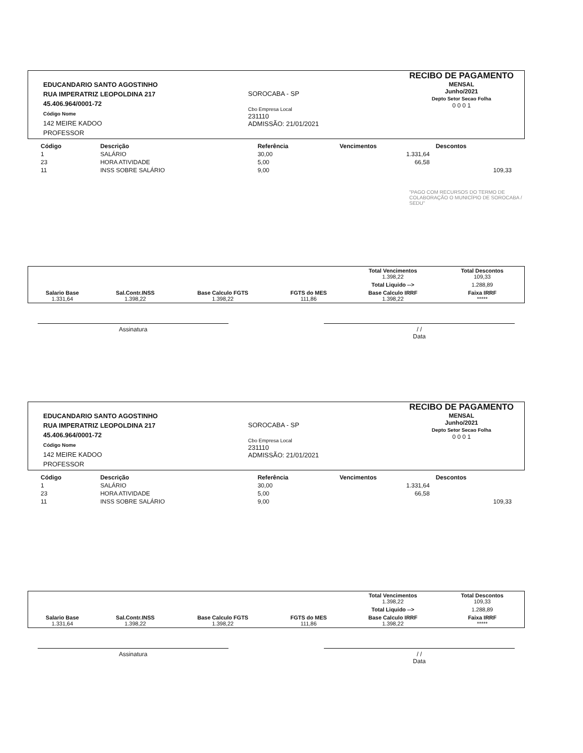EDUCANDARIO SANTO AGOSTINHO
RUA IMPERATRIZ LEOPOLDINA 217
45.406.964/0001-72
Código Nome
142 MEIRE KADOO
PROFESSOR
SOROCABA - SP
Cbo Empresa Local
231110
ADMISSÃO: 21/01/2021
RECIBO DE PAGAMENTO
MENSAL
Junho/2021
Depto Setor Secao Folha
0 0 0 1
| Código | Descrição | Referência | Vencimentos | Descontos |
| --- | --- | --- | --- | --- |
| 1 | SALÁRIO | 30,00 | 1.331,64 | |
| 23 | HORA ATIVIDADE | 5,00 | 66,58 | |
| 11 | INSS SOBRE SALÁRIO | 9,00 | | 109,33 |
"PAGO COM RECURSOS DO TERMO DE COLABORAÇÃO O MUNICÍPIO DE SOROCABA / SEDU"
| | | | | Total Vencimentos 1.398,22 | Total Descontos 109,33 |
| | | | | Total Liquido --> | 1.288,89 |
| Salario Base 1.331,64 | Sal.Contr.INSS 1.398,22 | Base Calculo FGTS 1.398,22 | FGTS do MES 111,86 | Base Calculo IRRF 1.398,22 | Faixa IRRF ***** |
Assinatura / /
Data
EDUCANDARIO SANTO AGOSTINHO
RUA IMPERATRIZ LEOPOLDINA 217
45.406.964/0001-72
Código Nome
142 MEIRE KADOO
PROFESSOR
SOROCABA - SP
Cbo Empresa Local
231110
ADMISSÃO: 21/01/2021
RECIBO DE PAGAMENTO
MENSAL
Junho/2021
Depto Setor Secao Folha
0 0 0 1
| Código | Descrição | Referência | Vencimentos | Descontos |
| --- | --- | --- | --- | --- |
| 1 | SALÁRIO | 30,00 | 1.331,64 | |
| 23 | HORA ATIVIDADE | 5,00 | 66,58 | |
| 11 | INSS SOBRE SALÁRIO | 9,00 | | 109,33 |
| | | | | Total Vencimentos 1.398,22 | Total Descontos 109,33 |
| | | | | Total Liquido --> | 1.288,89 |
| Salario Base 1.331,64 | Sal.Contr.INSS 1.398,22 | Base Calculo FGTS 1.398,22 | FGTS do MES 111,86 | Base Calculo IRRF 1.398,22 | Faixa IRRF ***** |
Assinatura / /
Data